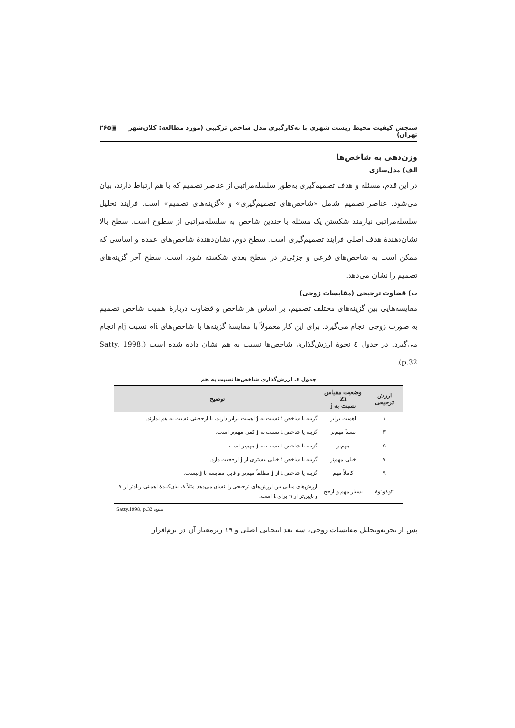سنجش کیفیت محیط زیست شهری با به‌کارگیری مدل شاخص ترکیبی (مورد مطالعه: کلان‌شهر تهران) ▣۲۶۵
وزن‌دهی به شاخص‌ها
الف) مدل‌سازی
در این قدم، مسئله و هدف تصمیم‌گیری به‌طور سلسله‌مراتبی از عناصر تصمیم که با هم ارتباط دارند، بیان می‌شود. عناصر تصمیم شامل «شاخص‌های تصمیم‌گیری» و «گزینه‌های تصمیم» است. فرایند تحلیل سلسله‌مراتبی نیازمند شکستن یک مسئله با چندین شاخص به سلسله‌مراتبی از سطوح است. سطح بالا نشان‌دهندهٔ هدف اصلی فرایند تصمیم‌گیری است. سطح دوم، نشان‌دهندهٔ شاخص‌های عمده و اساسی که ممکن است به شاخص‌های فرعی و جزئی‌تر در سطح بعدی شکسته شود، است. سطح آخر گزینه‌های تصمیم را نشان می‌دهد.
ب) قضاوت ترجیحی (مقایسات زوجی)
مقایسه‌هایی بین گزینه‌های مختلف تصمیم، بر اساس هر شاخص و قضاوت دربارهٔ اهمیت شاخص تصمیم به صورت زوجی انجام می‌گیرد. برای این کار معمولاً با مقایسهٔ گزینه‌ها با شاخص‌های iام نسبت jام انجام می‌گیرد. در جدول ٤ نحوهٔ ارزش‌گذاری شاخص‌ها نسبت به هم نشان داده شده است (Satty, 1998, p.32).
جدول ٤. ارزش‌گذاری شاخص‌ها نسبت به هم
| ارزش ترجیحی | وضعیت مقیاس Zi نسبت به j | توضیح |
| --- | --- | --- |
| ۱ | اهمیت برابر | گزینه یا شاخص i نسبت به j اهمیت برابر دارند، یا ارجحیتی نسبت به هم ندارند. |
| ۳ | نسبتاً مهم‌تر | گزینه یا شاخص i نسبت به j کمی مهم‌تر است. |
| ۵ | مهم‌تر | گزینه یا شاخص i نسبت به j مهم‌تر است. |
| ۷ | خیلی مهم‌تر | گزینه یا شاخص i خیلی بیشتری از j ارجحیت دارد. |
| ۹ | کاملاً مهم | گزینه یا شاخص i از j مطلقاً مهم‌تر و قابل مقایسه با j نیست. |
| ۲و٤و٦و۸ | بسیار مهم و ارجح | ارزش‌های میانی بین ارزش‌های ترجیحی را نشان می‌دهد مثلاً ۸، بیان‌کنندهٔ اهمیتی زیادتر از ۷ و پایین‌تر از ۹ برای i است. |
منبع: Satty,1998, p.32
پس از تجزیه‌وتحلیل مقایسات زوجی، سه بعد انتخابی اصلی و ۱۹ زیرمعیار آن در نرم‌افزار